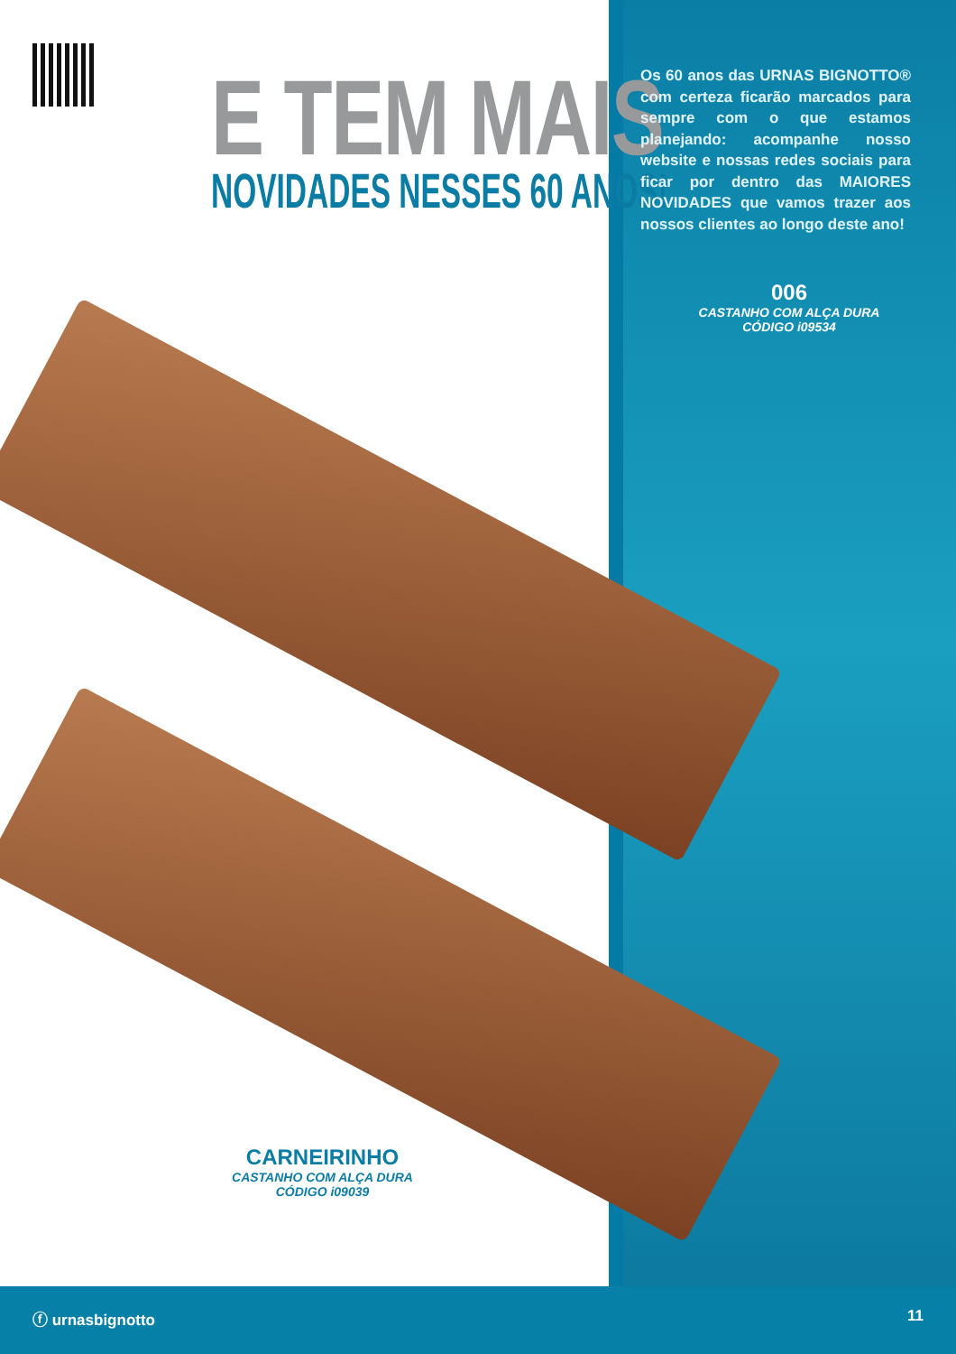E TEM MAIS
NOVIDADES NESSES 60 ANOS!
Os 60 anos das URNAS BIGNOTTO® com certeza ficarão marcados para sempre com o que estamos planejando: acompanhe nosso website e nossas redes sociais para ficar por dentro das MAIORES NOVIDADES que vamos trazer aos nossos clientes ao longo deste ano!
006
CASTANHO COM ALÇA DURA
CÓDIGO i09534
CARNEIRINHO
CASTANHO COM ALÇA DURA
CÓDIGO i09039
ⓕ urnasbignotto 11